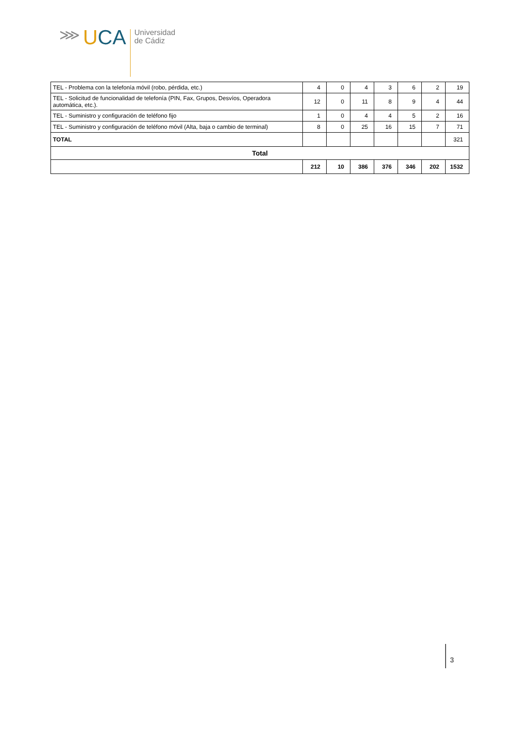⋙
UCA
Universidad
de Cádiz
| TEL - Problema con la telefonía móvil (robo, pérdida, etc.) | 4 | 0 | 4 | 3 | 6 | 2 | 19 |
| TEL - Solicitud de funcionalidad de telefonía (PIN, Fax, Grupos, Desvíos, Operadora automática, etc.). | 12 | 0 | 11 | 8 | 9 | 4 | 44 |
| TEL - Suministro y configuración de teléfono fijo | 1 | 0 | 4 | 4 | 5 | 2 | 16 |
| TEL - Suministro y configuración de teléfono móvil (Alta, baja o cambio de terminal) | 8 | 0 | 25 | 16 | 15 | 7 | 71 |
| TOTAL | | | | | | | 321 |
| Total | | | | | | | |
| | 212 | 10 | 386 | 376 | 346 | 202 | 1532 |
3